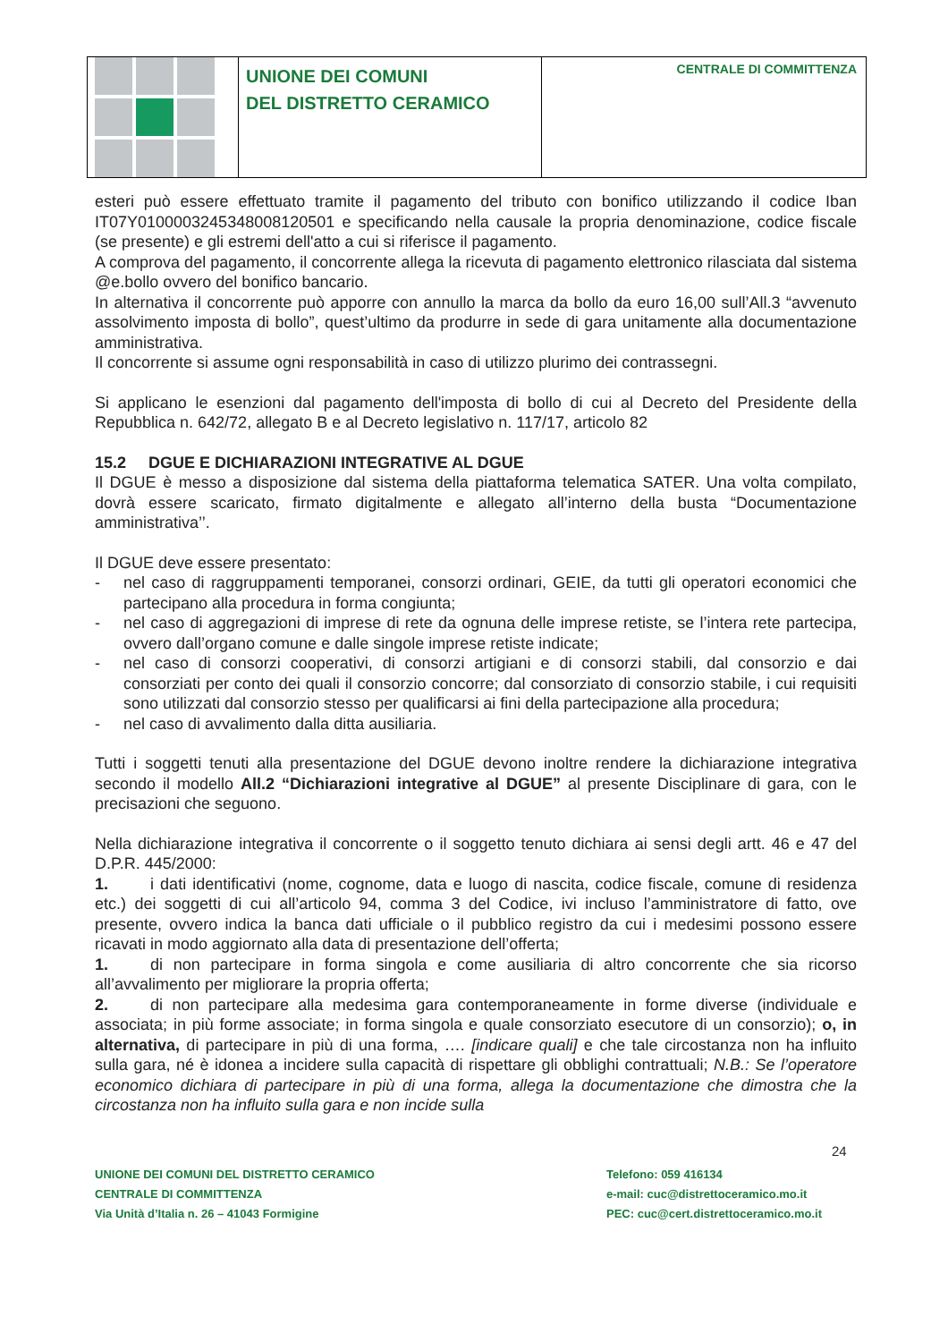UNIONE DEI COMUNI
DEL DISTRETTO CERAMICO
CENTRALE DI COMMITTENZA
esteri può essere effettuato tramite il pagamento del tributo con bonifico utilizzando il codice Iban IT07Y0100003245348008120501 e specificando nella causale la propria denominazione, codice fiscale (se presente) e gli estremi dell'atto a cui si riferisce il pagamento.
A comprova del pagamento, il concorrente allega la ricevuta di pagamento elettronico rilasciata dal sistema @e.bollo ovvero del bonifico bancario.
In alternativa il concorrente può apporre con annullo la marca da bollo da euro 16,00 sull’All.3 “avvenuto assolvimento imposta di bollo”, quest’ultimo da produrre in sede di gara unitamente alla documentazione amministrativa.
Il concorrente si assume ogni responsabilità in caso di utilizzo plurimo dei contrassegni.
Si applicano le esenzioni dal pagamento dell'imposta di bollo di cui al Decreto del Presidente della Repubblica n. 642/72, allegato B e al Decreto legislativo n. 117/17, articolo 82
15.2 DGUE E DICHIARAZIONI INTEGRATIVE AL DGUE
Il DGUE è messo a disposizione dal sistema della piattaforma telematica SATER. Una volta compilato, dovrà essere scaricato, firmato digitalmente e allegato all’interno della busta “Documentazione amministrativa’’.
Il DGUE deve essere presentato:
- nel caso di raggruppamenti temporanei, consorzi ordinari, GEIE, da tutti gli operatori economici che partecipano alla procedura in forma congiunta;
- nel caso di aggregazioni di imprese di rete da ognuna delle imprese retiste, se l’intera rete partecipa, ovvero dall’organo comune e dalle singole imprese retiste indicate;
- nel caso di consorzi cooperativi, di consorzi artigiani e di consorzi stabili, dal consorzio e dai consorziati per conto dei quali il consorzio concorre; dal consorziato di consorzio stabile, i cui requisiti sono utilizzati dal consorzio stesso per qualificarsi ai fini della partecipazione alla procedura;
- nel caso di avvalimento dalla ditta ausiliaria.
Tutti i soggetti tenuti alla presentazione del DGUE devono inoltre rendere la dichiarazione integrativa secondo il modello All.2 “Dichiarazioni integrative al DGUE” al presente Disciplinare di gara, con le precisazioni che seguono.
Nella dichiarazione integrativa il concorrente o il soggetto tenuto dichiara ai sensi degli artt. 46 e 47 del D.P.R. 445/2000:
1. i dati identificativi (nome, cognome, data e luogo di nascita, codice fiscale, comune di residenza etc.) dei soggetti di cui all’articolo 94, comma 3 del Codice, ivi incluso l’amministratore di fatto, ove presente, ovvero indica la banca dati ufficiale o il pubblico registro da cui i medesimi possono essere ricavati in modo aggiornato alla data di presentazione dell’offerta;
1. di non partecipare in forma singola e come ausiliaria di altro concorrente che sia ricorso all’avvalimento per migliorare la propria offerta;
2. di non partecipare alla medesima gara contemporaneamente in forme diverse (individuale e associata; in più forme associate; in forma singola e quale consorziato esecutore di un consorzio); o, in alternativa, di partecipare in più di una forma, …. [indicare quali] e che tale circostanza non ha influito sulla gara, né è idonea a incidere sulla capacità di rispettare gli obblighi contrattuali; N.B.: Se l’operatore economico dichiara di partecipare in più di una forma, allega la documentazione che dimostra che la circostanza non ha influito sulla gara e non incide sulla
24
UNIONE DEI COMUNI DEL DISTRETTO CERAMICO
CENTRALE DI COMMITTENZA
Via Unità d’Italia n. 26 – 41043 Formigine
Telefono: 059 416134
e-mail: cuc@distrettoceramico.mo.it
PEC: cuc@cert.distrettoceramico.mo.it